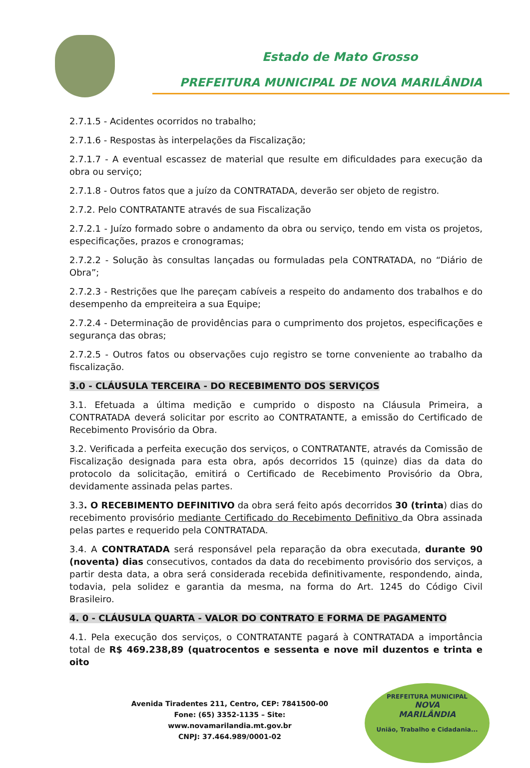Estado de Mato Grosso
PREFEITURA MUNICIPAL DE NOVA MARILÂNDIA
2.7.1.5 - Acidentes ocorridos no trabalho;
2.7.1.6 - Respostas às interpelações da Fiscalização;
2.7.1.7 - A eventual escassez de material que resulte em dificuldades para execução da obra ou serviço;
2.7.1.8 - Outros fatos que a juízo da CONTRATADA, deverão ser objeto de registro.
2.7.2. Pelo CONTRATANTE através de sua Fiscalização
2.7.2.1 - Juízo formado sobre o andamento da obra ou serviço, tendo em vista os projetos, especificações, prazos e cronogramas;
2.7.2.2 - Solução às consultas lançadas ou formuladas pela CONTRATADA, no “Diário de Obra”;
2.7.2.3 - Restrições que lhe pareçam cabíveis a respeito do andamento dos trabalhos e do desempenho da empreiteira a sua Equipe;
2.7.2.4 - Determinação de providências para o cumprimento dos projetos, especificações e segurança das obras;
2.7.2.5 - Outros fatos ou observações cujo registro se torne conveniente ao trabalho da fiscalização.
3.0 - CLÁUSULA TERCEIRA - DO RECEBIMENTO DOS SERVIÇOS
3.1. Efetuada a última medição e cumprido o disposto na Cláusula Primeira, a CONTRATADA deverá solicitar por escrito ao CONTRATANTE, a emissão do Certificado de Recebimento Provisório da Obra.
3.2. Verificada a perfeita execução dos serviços, o CONTRATANTE, através da Comissão de Fiscalização designada para esta obra, após decorridos 15 (quinze) dias da data do protocolo da solicitação, emitirá o Certificado de Recebimento Provisório da Obra, devidamente assinada pelas partes.
3.3. O RECEBIMENTO DEFINITIVO da obra será feito após decorridos 30 (trinta) dias do recebimento provisório mediante Certificado do Recebimento Definitivo da Obra assinada pelas partes e requerido pela CONTRATADA.
3.4. A CONTRATADA será responsável pela reparação da obra executada, durante 90 (noventa) dias consecutivos, contados da data do recebimento provisório dos serviços, a partir desta data, a obra será considerada recebida definitivamente, respondendo, ainda, todavia, pela solidez e garantia da mesma, na forma do Art. 1245 do Código Civil Brasileiro.
4. 0 - CLÁUSULA QUARTA - VALOR DO CONTRATO E FORMA DE PAGAMENTO
4.1. Pela execução dos serviços, o CONTRATANTE pagará à CONTRATADA a importância total de R$ 469.238,89 (quatrocentos e sessenta e nove mil duzentos e trinta e oito
Avenida Tiradentes 211, Centro, CEP: 7841500-00
Fone: (65) 3352-1135 – Site: www.novamarilandia.mt.gov.br
CNPJ: 37.464.989/0001-02
PREFEITURA MUNICIPAL
NOVA
MARILÂNDIA
União, Trabalho e Cidadania...